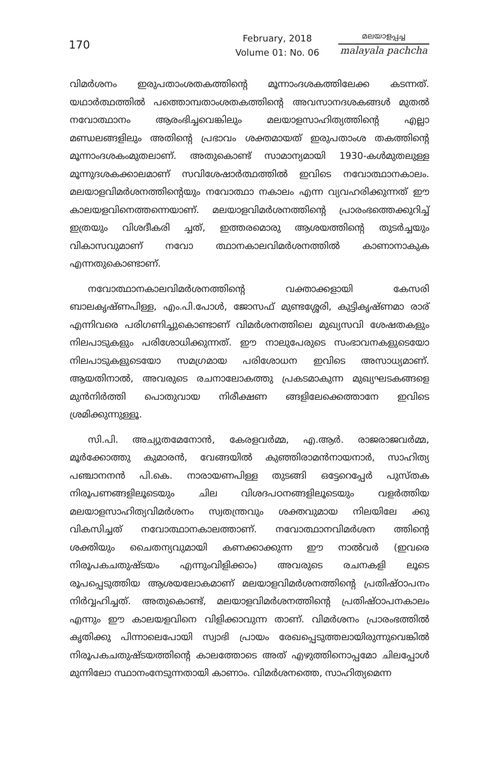170
February, 2018
Volume 01: No. 06
മലയാളപ്പച്ച
malayala pachcha
വിമർശനം ഇരുപതാംശതകത്തിന്റെ മൂന്നാംദശകത്തിലേക്ക കടന്നത്. യഥാർത്ഥത്തിൽ പത്തൊമ്പതാംശതകത്തിന്റെ അവസാനദശകങ്ങൾ മുതൽ നവോത്ഥാനം ആരംഭിച്ചവെങ്കിലും മലയാളസാഹിത്യത്തിന്റെ എല്ലാ മണ്ഡലങ്ങളിലും അതിന്റെ പ്രഭാവം ശക്തമായത് ഇരുപതാംശ തകത്തിന്റെ മൂന്നാംദശകംമുതലാണ്. അതുകൊണ്ട് സാമാന്യമായി 1930-കൾമുതലുള്ള മൂന്നുദശകക്കാലമാണ് സവിശേഷാർത്ഥത്തിൽ ഇവിടെ നവോത്ഥാനകാലം. മലയാളവിമർശനത്തിന്റെയും നവോത്ഥാ നകാലം എന്ന വ്യവഹരിക്കുന്നത് ഈ കാലയളവിനെത്തന്നെയാണ്. മലയാളവിമർശനത്തിന്റെ പ്രാരംഭത്തെക്കുറിച്ച് ഇത്രയും വിശദീകരി ച്ചത്, ഇത്തരമൊരു ആശയത്തിന്റെ തുടർച്ചയും വികാസവുമാണ് നവോ ത്ഥാനകാലവിമർശനത്തിൽ കാണാനാകുക എന്നതുകൊണ്ടാണ്.
നവോത്ഥാനകാലവിമർശനത്തിന്റെ വക്താക്കളായി കേസരി ബാലകൃഷ്ണപിള്ള, എം.പി.പോൾ, ജോസഫ് മുണ്ടശ്ശേരി, കുട്ടികൃഷ്ണമാ രാര് എന്നിവരെ പരിഗണിച്ചുകൊണ്ടാണ് വിമർശനത്തിലെ മുഖ്യസവി ശേഷതകളും നിലപാടുകളും പരിശോധിക്കുന്നത്. ഈ നാലുപേരുടെ സംഭാവനകളുടെയോ നിലപാടുകളുടെയോ സമഗ്രമായ പരിശോധന ഇവിടെ അസാധ്യമാണ്. ആയതിനാൽ, അവരുടെ രചനാലോകത്തു പ്രകടമാകുന്ന മുഖ്യഘടകങ്ങളെ മുൻനിർത്തി പൊതുവായ നിരീക്ഷണ ങ്ങളിലേക്കെത്താനേ ഇവിടെ ശ്രമിക്കുന്നുള്ളൂ.
സി.പി. അച്യുതമേനോൻ, കേരളവർമ്മ, എ.ആർ. രാജരാജവർമ്മ, മൂർക്കോത്തു കുമാരൻ, വേങ്ങയിൽ കുഞ്ഞിരാമൻനായനാർ, സാഹിത്യ പഞ്ചാനനൻ പി.കെ. നാരായണപിള്ള തുടങ്ങി ഒട്ടേറെപ്പേർ പുസ്തക നിരൂപണങ്ങളിലൂടെയും ചില വിശദപഠനങ്ങളിലൂടെയും വളർത്തിയ മലയാളസാഹിത്യവിമർശനം സ്വതന്ത്രവും ശക്തവുമായ നിലയിലേ ക്കു വികസിച്ചത് നവോത്ഥാനകാലത്താണ്. നവോത്ഥാനവിമർശന ത്തിന്റെ ശക്തിയും ചൈതന്യവുമായി കണക്കാക്കുന്ന ഈ നാൽവർ (ഇവരെ നിരൂപകചതുഷ്ടയം എന്നുംവിളിക്കാം) അവരുടെ രചനകളി ലൂടെ രൂപപ്പെടുത്തിയ ആശയലോകമാണ് മലയാളവിമർശനത്തിന്റെ പ്രതിഷ്ഠാപനം നിർവ്വഹിച്ചത്. അതുകൊണ്ട്, മലയാളവിമർശനത്തിന്റെ പ്രതിഷ്ഠാപനകാലം എന്നും ഈ കാലയളവിനെ വിളിക്കാവുന്ന താണ്. വിമർശനം പ്രാരംഭത്തിൽ കൃതിക്കു പിന്നാലെപോയി സ്വാഭി പ്രായം രേഖപ്പെടുത്തലായിരുന്നുവെങ്കിൽ നിരൂപകചതുഷ്ടയത്തിന്റെ കാലത്തോടെ അത് എഴുത്തിനൊപ്പമോ ചിലപ്പോൾ മുന്നിലോ സ്ഥാനംനേടുന്നതായി കാണാം. വിമർശനത്തെ, സാഹിത്യമെന്ന